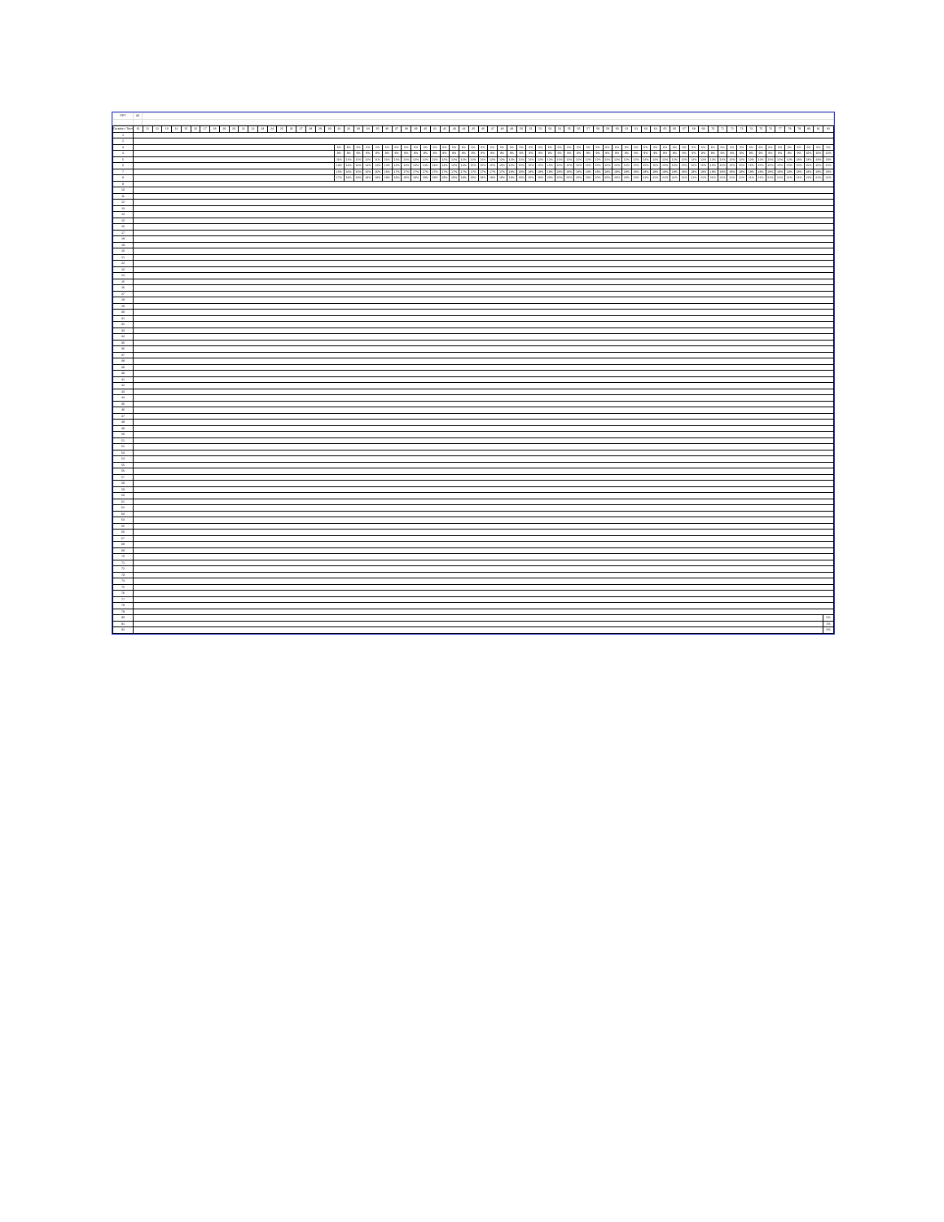| PPT | 30 | |
| Duration / Term | 10 | 11 | 12 | 13 | 14 | 15 | 16 | 17 | 18 | 19 | 20 | 21 | 22 | 23 | 24 | 25 | 26 | 27 | 28 | 29 | 30 | 31 | 32 | 33 | 34 | 35 | 36 | 37 | 38 | 39 | 40 | 41 | 42 | 43 | 44 | 45 | 46 | 47 | 48 | 49 | 50 | 51 | 52 | 53 | 54 | 55 | 56 | 57 | 58 | 59 | 60 | 61 | 62 | 63 | 64 | 65 | 66 | 67 | 68 | 69 | 70 | 71 | 72 | 73 | 74 | 75 | 76 | 77 | 78 | 79 | 80 | 81 | 82 |
| --- | --- | --- | --- | --- | --- | --- | --- | --- | --- | --- | --- | --- | --- | --- | --- | --- | --- | --- | --- | --- | --- | --- | --- | --- | --- | --- | --- | --- | --- | --- | --- | --- | --- | --- | --- | --- | --- | --- | --- | --- | --- | --- | --- | --- | --- | --- | --- | --- | --- | --- | --- | --- | --- | --- | --- | --- | --- | --- | --- | --- | --- | --- | --- | --- | --- | --- | --- | --- | --- | --- | --- | --- | --- |
| 1 | | | | | | | | | | | | | | | | | | | | | | | | | | | | | | | | | | | | | | | | | | | | | | | | | | | | | | | | | | | | | | | | | | | | | | | | | |
| 2 | | | | | | | | | | | | | | | | | | | | | | | | | | | | | | | | | | | | | | | | | | | | | | | | | | | | | | | | | | | | | | | | | | | | | | | | | |
| 3 | | | | | | | | | | | | | | | | | | | | | | 6% | 6% | 6% | 6% | 6% | 6% | 6% | 6% | 6% | 6% | 6% | 6% | 6% | 6% | 6% | 6% | 6% | 6% | 6% | 6% | 6% | 6% | 6% | 6% | 6% | 6% | 6% | 6% | 6% | 6% | 6% | 6% | 6% | 6% | 6% | 6% | 6% | 6% | 6% | 6% | 6% | 6% | 6% | 6% | 6% | 6% | 6% | 6% | 6% | 6% | 6% | 6% |
| 4 | | | | | | | | | | | | | | | | | | | | | | 9% | 9% | 9% | 9% | 9% | 9% | 9% | 9% | 9% | 9% | 9% | 9% | 9% | 9% | 9% | 9% | 9% | 9% | 9% | 9% | 9% | 9% | 9% | 9% | 9% | 9% | 9% | 9% | 9% | 9% | 9% | 9% | 9% | 9% | 9% | 9% | 9% | 9% | 9% | 9% | 9% | 9% | 9% | 9% | 9% | 9% | 9% | 9% | 9% | 10% | 10% | 10% |
| 5 | | | | | | | | | | | | | | | | | | | | | | 11% | 11% | 11% | 11% | 11% | 11% | 11% | 12% | 12% | 12% | 12% | 12% | 12% | 12% | 12% | 12% | 12% | 12% | 12% | 12% | 12% | 12% | 12% | 12% | 12% | 12% | 12% | 12% | 12% | 12% | 12% | 12% | 12% | 12% | 12% | 12% | 12% | 12% | 12% | 12% | 12% | 12% | 12% | 12% | 12% | 12% | 12% | 12% | 13% | 13% | 13% | 13% |
| 6 | | | | | | | | | | | | | | | | | | | | | | 13% | 14% | 14% | 14% | 14% | 14% | 14% | 14% | 14% | 14% | 14% | 14% | 14% | 14% | 15% | 15% | 15% | 15% | 15% | 15% | 15% | 15% | 15% | 15% | 15% | 15% | 15% | 15% | 15% | 15% | 15% | 15% | 15% | 15% | 15% | 15% | 15% | 15% | 15% | 15% | 15% | 15% | 15% | 15% | 15% | 15% | 15% | 15% | 15% | 15% | 15% | 15% |
| 7 | | | | | | | | | | | | | | | | | | | | | | 15% | 16% | 16% | 16% | 16% | 16% | 17% | 17% | 17% | 17% | 17% | 17% | 17% | 17% | 17% | 17% | 17% | 17% | 18% | 18% | 18% | 18% | 18% | 18% | 18% | 18% | 18% | 18% | 18% | 18% | 18% | 18% | 18% | 18% | 18% | 18% | 18% | 18% | 18% | 18% | 18% | 18% | 18% | 18% | 18% | 18% | 18% | 18% | 18% | 18% | 18% | 18% |
| 8 | | | | | | | | | | | | | | | | | | | | | | 17% | 18% | 18% | 18% | 18% | 18% | 18% | 18% | 18% | 19% | 19% | 19% | 19% | 19% | 19% | 19% | 19% | 19% | 19% | 19% | 20% | 20% | 20% | 20% | 20% | 20% | 20% | 20% | 20% | 20% | 20% | 20% | 21% | 21% | 21% | 21% | 21% | 21% | 21% | 21% | 21% | 21% | 21% | 21% | 21% | 21% | 21% | 21% | 21% | 21% | 21% | 21% |
| 9 | | | | | | | | | | | | | | | | | | | | | | | | | | | | | | | | | | | | | | | | | | | | | | | | | | | | | | | | | | | | | | | | | | | | | | | | | |
| 10 | | | | | | | | | | | | | | | | | | | | | | | | | | | | | | | | | | | | | | | | | | | | | | | | | | | | | | | | | | | | | | | | | | | | | | | | | |
| 11 | | | | | | | | | | | | | | | | | | | | | | | | | | | | | | | | | | | | | | | | | | | | | | | | | | | | | | | | | | | | | | | | | | | | | | | | | |
| 12 | | | | | | | | | | | | | | | | | | | | | | | | | | | | | | | | | | | | | | | | | | | | | | | | | | | | | | | | | | | | | | | | | | | | | | | | | |
| 13 | | | | | | | | | | | | | | | | | | | | | | | | | | | | | | | | | | | | | | | | | | | | | | | | | | | | | | | | | | | | | | | | | | | | | | | | | |
| 14 | | | | | | | | | | | | | | | | | | | | | | | | | | | | | | | | | | | | | | | | | | | | | | | | | | | | | | | | | | | | | | | | | | | | | | | | | |
| 15 | | | | | | | | | | | | | | | | | | | | | | | | | | | | | | | | | | | | | | | | | | | | | | | | | | | | | | | | | | | | | | | | | | | | | | | | | |
| 16 | | | | | | | | | | | | | | | | | | | | | | | | | | | | | | | | | | | | | | | | | | | | | | | | | | | | | | | | | | | | | | | | | | | | | | | | | |
| 17 | | | | | | | | | | | | | | | | | | | | | | | | | | | | | | | | | | | | | | | | | | | | | | | | | | | | | | | | | | | | | | | | | | | | | | | | | |
| 18 | | | | | | | | | | | | | | | | | | | | | | | | | | | | | | | | | | | | | | | | | | | | | | | | | | | | | | | | | | | | | | | | | | | | | | | | | |
| 19 | | | | | | | | | | | | | | | | | | | | | | | | | | | | | | | | | | | | | | | | | | | | | | | | | | | | | | | | | | | | | | | | | | | | | | | | | |
| 20 | | | | | | | | | | | | | | | | | | | | | | | | | | | | | | | | | | | | | | | | | | | | | | | | | | | | | | | | | | | | | | | | | | | | | | | | | |
| 21 | | | | | | | | | | | | | | | | | | | | | | | | | | | | | | | | | | | | | | | | | | | | | | | | | | | | | | | | | | | | | | | | | | | | | | | | | |
| 22 | | | | | | | | | | | | | | | | | | | | | | | | | | | | | | | | | | | | | | | | | | | | | | | | | | | | | | | | | | | | | | | | | | | | | | | | | |
| 23 | | | | | | | | | | | | | | | | | | | | | | | | | | | | | | | | | | | | | | | | | | | | | | | | | | | | | | | | | | | | | | | | | | | | | | | | | |
| 24 | | | | | | | | | | | | | | | | | | | | | | | | | | | | | | | | | | | | | | | | | | | | | | | | | | | | | | | | | | | | | | | | | | | | | | | | | |
| 25 | | | | | | | | | | | | | | | | | | | | | | | | | | | | | | | | | | | | | | | | | | | | | | | | | | | | | | | | | | | | | | | | | | | | | | | | | |
| 26 | | | | | | | | | | | | | | | | | | | | | | | | | | | | | | | | | | | | | | | | | | | | | | | | | | | | | | | | | | | | | | | | | | | | | | | | | |
| 27 | | | | | | | | | | | | | | | | | | | | | | | | | | | | | | | | | | | | | | | | | | | | | | | | | | | | | | | | | | | | | | | | | | | | | | | | | |
| 28 | | | | | | | | | | | | | | | | | | | | | | | | | | | | | | | | | | | | | | | | | | | | | | | | | | | | | | | | | | | | | | | | | | | | | | | | | |
| 29 | | | | | | | | | | | | | | | | | | | | | | | | | | | | | | | | | | | | | | | | | | | | | | | | | | | | | | | | | | | | | | | | | | | | | | | | | |
| 30 | | | | | | | | | | | | | | | | | | | | | | | | | | | | | | | | | | | | | | | | | | | | | | | | | | | | | | | | | | | | | | | | | | | | | | | | | |
| 31 | | | | | | | | | | | | | | | | | | | | | | | | | | | | | | | | | | | | | | | | | | | | | | | | | | | | | | | | | | | | | | | | | | | | | | | | | |
| 32 | | | | | | | | | | | | | | | | | | | | | | | | | | | | | | | | | | | | | | | | | | | | | | | | | | | | | | | | | | | | | | | | | | | | | | | | | |
| 33 | | | | | | | | | | | | | | | | | | | | | | | | | | | | | | | | | | | | | | | | | | | | | | | | | | | | | | | | | | | | | | | | | | | | | | | | | |
| 34 | | | | | | | | | | | | | | | | | | | | | | | | | | | | | | | | | | | | | | | | | | | | | | | | | | | | | | | | | | | | | | | | | | | | | | | | | |
| 35 | | | | | | | | | | | | | | | | | | | | | | | | | | | | | | | | | | | | | | | | | | | | | | | | | | | | | | | | | | | | | | | | | | | | | | | | | |
| 36 | | | | | | | | | | | | | | | | | | | | | | | | | | | | | | | | | | | | | | | | | | | | | | | | | | | | | | | | | | | | | | | | | | | | | | | | | |
| 37 | | | | | | | | | | | | | | | | | | | | | | | | | | | | | | | | | | | | | | | | | | | | | | | | | | | | | | | | | | | | | | | | | | | | | | | | | |
| 38 | | | | | | | | | | | | | | | | | | | | | | | | | | | | | | | | | | | | | | | | | | | | | | | | | | | | | | | | | | | | | | | | | | | | | | | | | |
| 39 | | | | | | | | | | | | | | | | | | | | | | | | | | | | | | | | | | | | | | | | | | | | | | | | | | | | | | | | | | | | | | | | | | | | | | | | | |
| 40 | | | | | | | | | | | | | | | | | | | | | | | | | | | | | | | | | | | | | | | | | | | | | | | | | | | | | | | | | | | | | | | | | | | | | | | | | |
| 41 | | | | | | | | | | | | | | | | | | | | | | | | | | | | | | | | | | | | | | | | | | | | | | | | | | | | | | | | | | | | | | | | | | | | | | | | | |
| 42 | | | | | | | | | | | | | | | | | | | | | | | | | | | | | | | | | | | | | | | | | | | | | | | | | | | | | | | | | | | | | | | | | | | | | | | | | |
| 43 | | | | | | | | | | | | | | | | | | | | | | | | | | | | | | | | | | | | | | | | | | | | | | | | | | | | | | | | | | | | | | | | | | | | | | | | | |
| 44 | | | | | | | | | | | | | | | | | | | | | | | | | | | | | | | | | | | | | | | | | | | | | | | | | | | | | | | | | | | | | | | | | | | | | | | | | |
| 45 | | | | | | | | | | | | | | | | | | | | | | | | | | | | | | | | | | | | | | | | | | | | | | | | | | | | | | | | | | | | | | | | | | | | | | | | | |
| 46 | | | | | | | | | | | | | | | | | | | | | | | | | | | | | | | | | | | | | | | | | | | | | | | | | | | | | | | | | | | | | | | | | | | | | | | | | |
| 47 | | | | | | | | | | | | | | | | | | | | | | | | | | | | | | | | | | | | | | | | | | | | | | | | | | | | | | | | | | | | | | | | | | | | | | | | | |
| 48 | | | | | | | | | | | | | | | | | | | | | | | | | | | | | | | | | | | | | | | | | | | | | | | | | | | | | | | | | | | | | | | | | | | | | | | | | |
| 49 | | | | | | | | | | | | | | | | | | | | | | | | | | | | | | | | | | | | | | | | | | | | | | | | | | | | | | | | | | | | | | | | | | | | | | | | | |
| 50 | | | | | | | | | | | | | | | | | | | | | | | | | | | | | | | | | | | | | | | | | | | | | | | | | | | | | | | | | | | | | | | | | | | | | | | | | |
| 51 | | | | | | | | | | | | | | | | | | | | | | | | | | | | | | | | | | | | | | | | | | | | | | | | | | | | | | | | | | | | | | | | | | | | | | | | | |
| 52 | | | | | | | | | | | | | | | | | | | | | | | | | | | | | | | | | | | | | | | | | | | | | | | | | | | | | | | | | | | | | | | | | | | | | | | | | |
| 53 | | | | | | | | | | | | | | | | | | | | | | | | | | | | | | | | | | | | | | | | | | | | | | | | | | | | | | | | | | | | | | | | | | | | | | | | | |
| 54 | | | | | | | | | | | | | | | | | | | | | | | | | | | | | | | | | | | | | | | | | | | | | | | | | | | | | | | | | | | | | | | | | | | | | | | | | |
| 55 | | | | | | | | | | | | | | | | | | | | | | | | | | | | | | | | | | | | | | | | | | | | | | | | | | | | | | | | | | | | | | | | | | | | | | | | | |
| 56 | | | | | | | | | | | | | | | | | | | | | | | | | | | | | | | | | | | | | | | | | | | | | | | | | | | | | | | | | | | | | | | | | | | | | | | | | |
| 57 | | | | | | | | | | | | | | | | | | | | | | | | | | | | | | | | | | | | | | | | | | | | | | | | | | | | | | | | | | | | | | | | | | | | | | | | | |
| 58 | | | | | | | | | | | | | | | | | | | | | | | | | | | | | | | | | | | | | | | | | | | | | | | | | | | | | | | | | | | | | | | | | | | | | | | | | |
| 59 | | | | | | | | | | | | | | | | | | | | | | | | | | | | | | | | | | | | | | | | | | | | | | | | | | | | | | | | | | | | | | | | | | | | | | | | | |
| 60 | | | | | | | | | | | | | | | | | | | | | | | | | | | | | | | | | | | | | | | | | | | | | | | | | | | | | | | | | | | | | | | | | | | | | | | | | |
| 61 | | | | | | | | | | | | | | | | | | | | | | | | | | | | | | | | | | | | | | | | | | | | | | | | | | | | | | | | | | | | | | | | | | | | | | | | | |
| 62 | | | | | | | | | | | | | | | | | | | | | | | | | | | | | | | | | | | | | | | | | | | | | | | | | | | | | | | | | | | | | | | | | | | | | | | | | |
| 63 | | | | | | | | | | | | | | | | | | | | | | | | | | | | | | | | | | | | | | | | | | | | | | | | | | | | | | | | | | | | | | | | | | | | | | | | | |
| 64 | | | | | | | | | | | | | | | | | | | | | | | | | | | | | | | | | | | | | | | | | | | | | | | | | | | | | | | | | | | | | | | | | | | | | | | | | |
| 65 | | | | | | | | | | | | | | | | | | | | | | | | | | | | | | | | | | | | | | | | | | | | | | | | | | | | | | | | | | | | | | | | | | | | | | | | | |
| 66 | | | | | | | | | | | | | | | | | | | | | | | | | | | | | | | | | | | | | | | | | | | | | | | | | | | | | | | | | | | | | | | | | | | | | | | | | |
| 67 | | | | | | | | | | | | | | | | | | | | | | | | | | | | | | | | | | | | | | | | | | | | | | | | | | | | | | | | | | | | | | | | | | | | | | | | | |
| 68 | | | | | | | | | | | | | | | | | | | | | | | | | | | | | | | | | | | | | | | | | | | | | | | | | | | | | | | | | | | | | | | | | | | | | | | | | |
| 69 | | | | | | | | | | | | | | | | | | | | | | | | | | | | | | | | | | | | | | | | | | | | | | | | | | | | | | | | | | | | | | | | | | | | | | | | | |
| 70 | | | | | | | | | | | | | | | | | | | | | | | | | | | | | | | | | | | | | | | | | | | | | | | | | | | | | | | | | | | | | | | | | | | | | | | | | |
| 71 | | | | | | | | | | | | | | | | | | | | | | | | | | | | | | | | | | | | | | | | | | | | | | | | | | | | | | | | | | | | | | | | | | | | | | | | | |
| 72 | | | | | | | | | | | | | | | | | | | | | | | | | | | | | | | | | | | | | | | | | | | | | | | | | | | | | | | | | | | | | | | | | | | | | | | | | |
| 73 | | | | | | | | | | | | | | | | | | | | | | | | | | | | | | | | | | | | | | | | | | | | | | | | | | | | | | | | | | | | | | | | | | | | | | | | | |
| 74 | | | | | | | | | | | | | | | | | | | | | | | | | | | | | | | | | | | | | | | | | | | | | | | | | | | | | | | | | | | | | | | | | | | | | | | | | |
| 75 | | | | | | | | | | | | | | | | | | | | | | | | | | | | | | | | | | | | | | | | | | | | | | | | | | | | | | | | | | | | | | | | | | | | | | | | | |
| 76 | | | | | | | | | | | | | | | | | | | | | | | | | | | | | | | | | | | | | | | | | | | | | | | | | | | | | | | | | | | | | | | | | | | | | | | | | |
| 77 | | | | | | | | | | | | | | | | | | | | | | | | | | | | | | | | | | | | | | | | | | | | | | | | | | | | | | | | | | | | | | | | | | | | | | | | | |
| 78 | | | | | | | | | | | | | | | | | | | | | | | | | | | | | | | | | | | | | | | | | | | | | | | | | | | | | | | | | | | | | | | | | | | | | | | | | |
| 79 | | | | | | | | | | | | | | | | | | | | | | | | | | | | | | | | | | | | | | | | | | | | | | | | | | | | | | | | | | | | | | | | | | | | | | | | | |
| 80 | | | | | | | | | | | | | | | | | | | | | | | | | | | | | | | | | | | | | | | | | | | | | | | | | | | | | | | | | | | | | | | | | | | | | | | | | 0% |
| 81 | | | | | | | | | | | | | | | | | | | | | | | | | | | | | | | | | | | | | | | | | | | | | | | | | | | | | | | | | | | | | | | | | | | | | | | | | 1% |
| 82 | | | | | | | | | | | | | | | | | | | | | | | | | | | | | | | | | | | | | | | | | | | | | | | | | | | | | | | | | | | | | | | | | | | | | | | | | 0% |